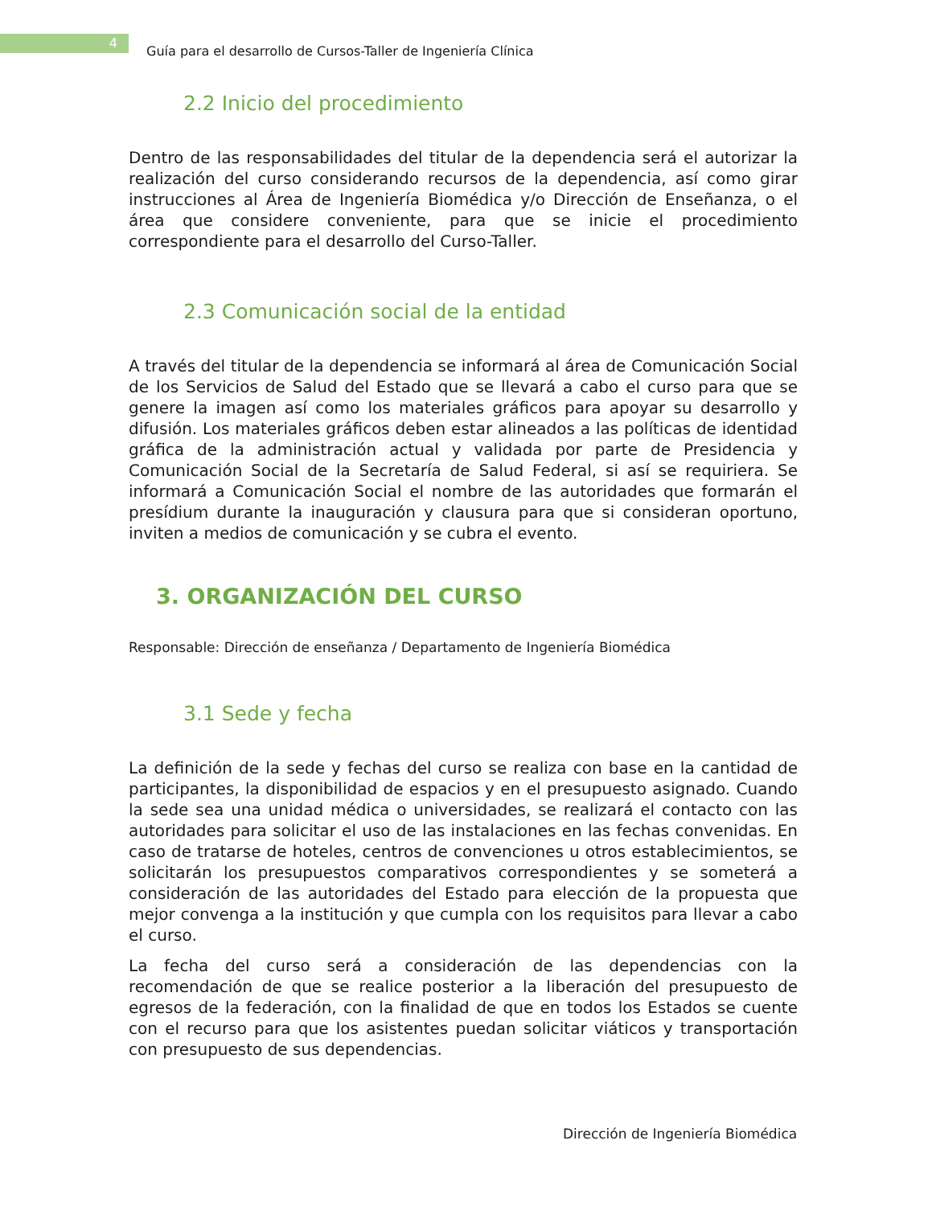4
Guía para el desarrollo de Cursos-Taller de Ingeniería Clínica
2.2 Inicio del procedimiento
Dentro de las responsabilidades del titular de la dependencia será el autorizar la realización del curso considerando recursos de la dependencia, así como girar instrucciones al Área de Ingeniería Biomédica y/o Dirección de Enseñanza, o el área que considere conveniente, para que se inicie el procedimiento correspondiente para el desarrollo del Curso-Taller.
2.3 Comunicación social de la entidad
A través del titular de la dependencia se informará al área de Comunicación Social de los Servicios de Salud del Estado que se llevará a cabo el curso para que se genere la imagen así como los materiales gráficos para apoyar su desarrollo y difusión. Los materiales gráficos deben estar alineados a las políticas de identidad gráfica de la administración actual y validada por parte de Presidencia y Comunicación Social de la Secretaría de Salud Federal, si así se requiriera. Se informará a Comunicación Social el nombre de las autoridades que formarán el presídium durante la inauguración y clausura para que si consideran oportuno, inviten a medios de comunicación y se cubra el evento.
3. ORGANIZACIÓN DEL CURSO
Responsable: Dirección de enseñanza / Departamento de Ingeniería Biomédica
3.1 Sede y fecha
La definición de la sede y fechas del curso se realiza con base en la cantidad de participantes, la disponibilidad de espacios y en el presupuesto asignado. Cuando la sede sea una unidad médica o universidades, se realizará el contacto con las autoridades para solicitar el uso de las instalaciones en las fechas convenidas. En caso de tratarse de hoteles, centros de convenciones u otros establecimientos, se solicitarán los presupuestos comparativos correspondientes y se someterá a consideración de las autoridades del Estado para elección de la propuesta que mejor convenga a la institución y que cumpla con los requisitos para llevar a cabo el curso.
La fecha del curso será a consideración de las dependencias con la recomendación de que se realice posterior a la liberación del presupuesto de egresos de la federación, con la finalidad de que en todos los Estados se cuente con el recurso para que los asistentes puedan solicitar viáticos y transportación con presupuesto de sus dependencias.
Dirección de Ingeniería Biomédica